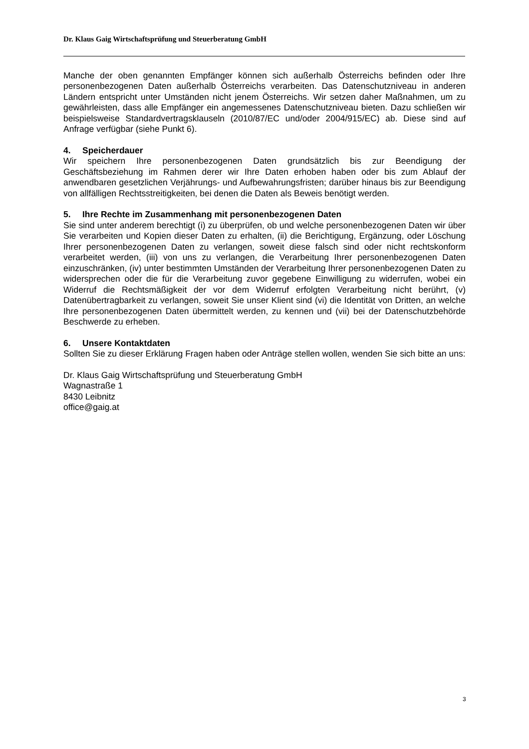Dr. Klaus Gaig Wirtschaftsprüfung und Steuerberatung GmbH
Manche der oben genannten Empfänger können sich außerhalb Österreichs befinden oder Ihre personenbezogenen Daten außerhalb Österreichs verarbeiten. Das Datenschutzniveau in anderen Ländern entspricht unter Umständen nicht jenem Österreichs. Wir setzen daher Maßnahmen, um zu gewährleisten, dass alle Empfänger ein angemessenes Datenschutzniveau bieten. Dazu schließen wir beispielsweise Standardvertragsklauseln (2010/87/EC und/oder 2004/915/EC) ab. Diese sind auf Anfrage verfügbar (siehe Punkt 6).
4. Speicherdauer
Wir speichern Ihre personenbezogenen Daten grundsätzlich bis zur Beendigung der Geschäftsbeziehung im Rahmen derer wir Ihre Daten erhoben haben oder bis zum Ablauf der anwendbaren gesetzlichen Verjährungs- und Aufbewahrungsfristen; darüber hinaus bis zur Beendigung von allfälligen Rechtsstreitigkeiten, bei denen die Daten als Beweis benötigt werden.
5. Ihre Rechte im Zusammenhang mit personenbezogenen Daten
Sie sind unter anderem berechtigt (i) zu überprüfen, ob und welche personenbezogenen Daten wir über Sie verarbeiten und Kopien dieser Daten zu erhalten, (ii) die Berichtigung, Ergänzung, oder Löschung Ihrer personenbezogenen Daten zu verlangen, soweit diese falsch sind oder nicht rechtskonform verarbeitet werden, (iii) von uns zu verlangen, die Verarbeitung Ihrer personenbezogenen Daten einzuschränken, (iv) unter bestimmten Umständen der Verarbeitung Ihrer personenbezogenen Daten zu widersprechen oder die für die Verarbeitung zuvor gegebene Einwilligung zu widerrufen, wobei ein Widerruf die Rechtsmäßigkeit der vor dem Widerruf erfolgten Verarbeitung nicht berührt, (v) Datenübertragbarkeit zu verlangen, soweit Sie unser Klient sind (vi) die Identität von Dritten, an welche Ihre personenbezogenen Daten übermittelt werden, zu kennen und (vii) bei der Datenschutzbehörde Beschwerde zu erheben.
6. Unsere Kontaktdaten
Sollten Sie zu dieser Erklärung Fragen haben oder Anträge stellen wollen, wenden Sie sich bitte an uns:
Dr. Klaus Gaig Wirtschaftsprüfung und Steuerberatung GmbH
Wagnastraße 1
8430 Leibnitz
office@gaig.at
3